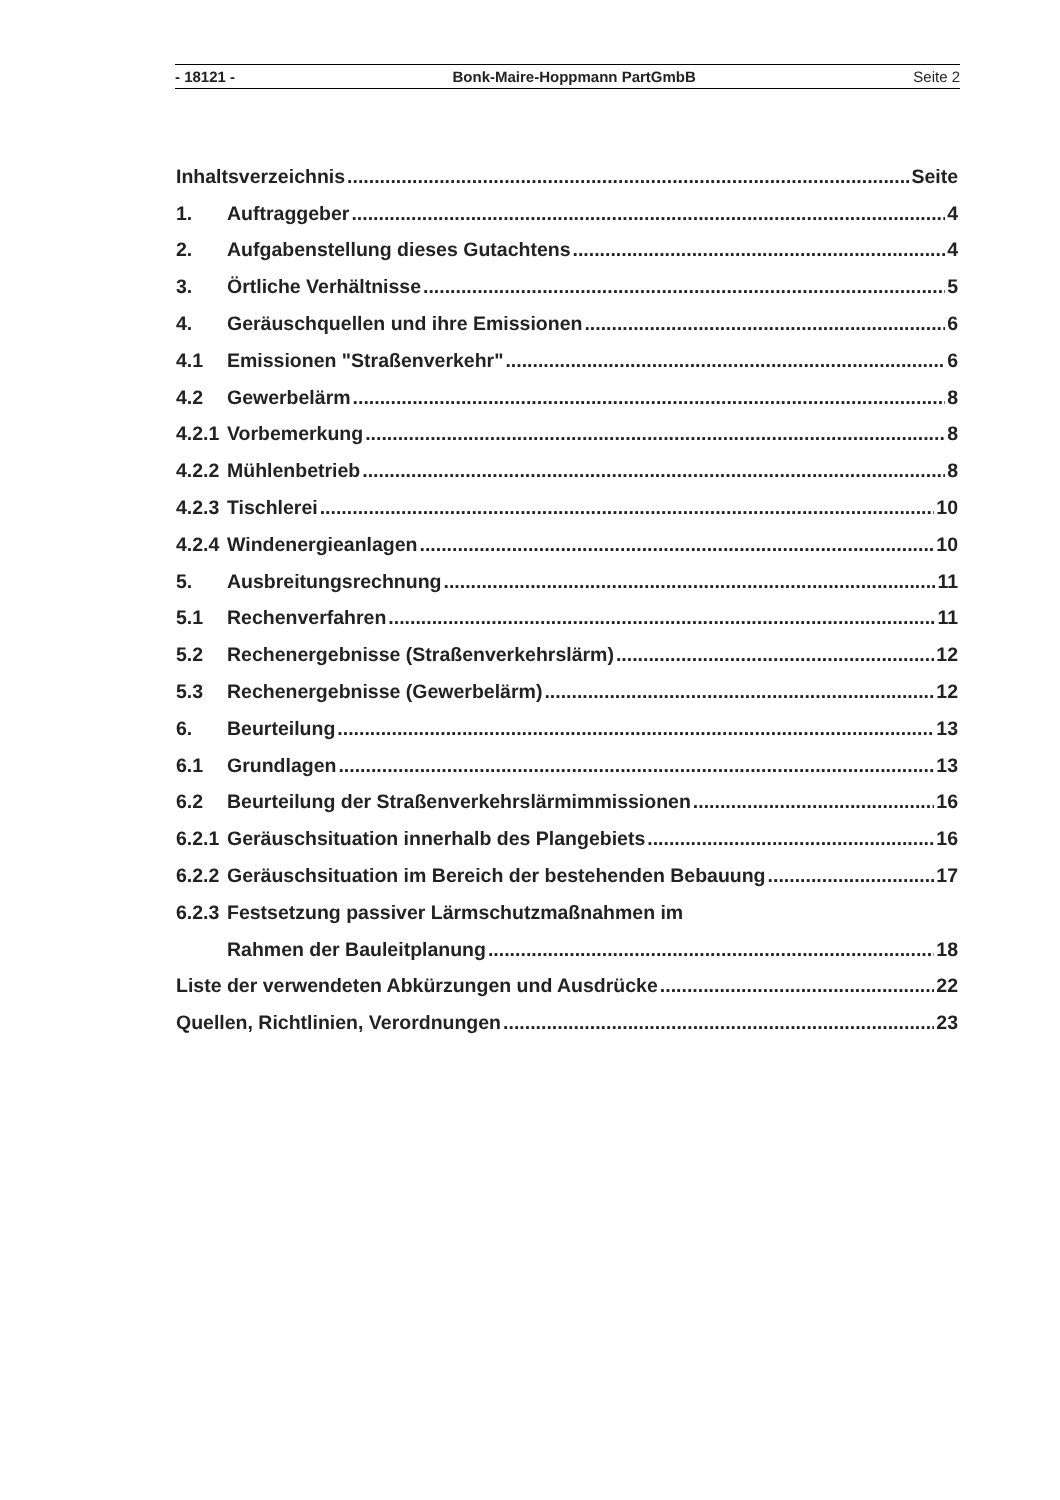- 18121 - Bonk-Maire-Hoppmann PartGmbB Seite 2
Inhaltsverzeichnis Seite
1. Auftraggeber 4
2. Aufgabenstellung dieses Gutachtens 4
3. Örtliche Verhältnisse 5
4. Geräuschquellen und ihre Emissionen 6
4.1 Emissionen "Straßenverkehr" 6
4.2 Gewerbelärm 8
4.2.1 Vorbemerkung 8
4.2.2 Mühlenbetrieb 8
4.2.3 Tischlerei 10
4.2.4 Windenergieanlagen 10
5. Ausbreitungsrechnung 11
5.1 Rechenverfahren 11
5.2 Rechenergebnisse (Straßenverkehrslärm) 12
5.3 Rechenergebnisse (Gewerbelärm) 12
6. Beurteilung 13
6.1 Grundlagen 13
6.2 Beurteilung der Straßenverkehrslärmimmissionen 16
6.2.1 Geräuschsituation innerhalb des Plangebiets 16
6.2.2 Geräuschsituation im Bereich der bestehenden Bebauung 17
6.2.3 Festsetzung passiver Lärmschutzmaßnahmen im
Rahmen der Bauleitplanung 18
Liste der verwendeten Abkürzungen und Ausdrücke 22
Quellen, Richtlinien, Verordnungen 23